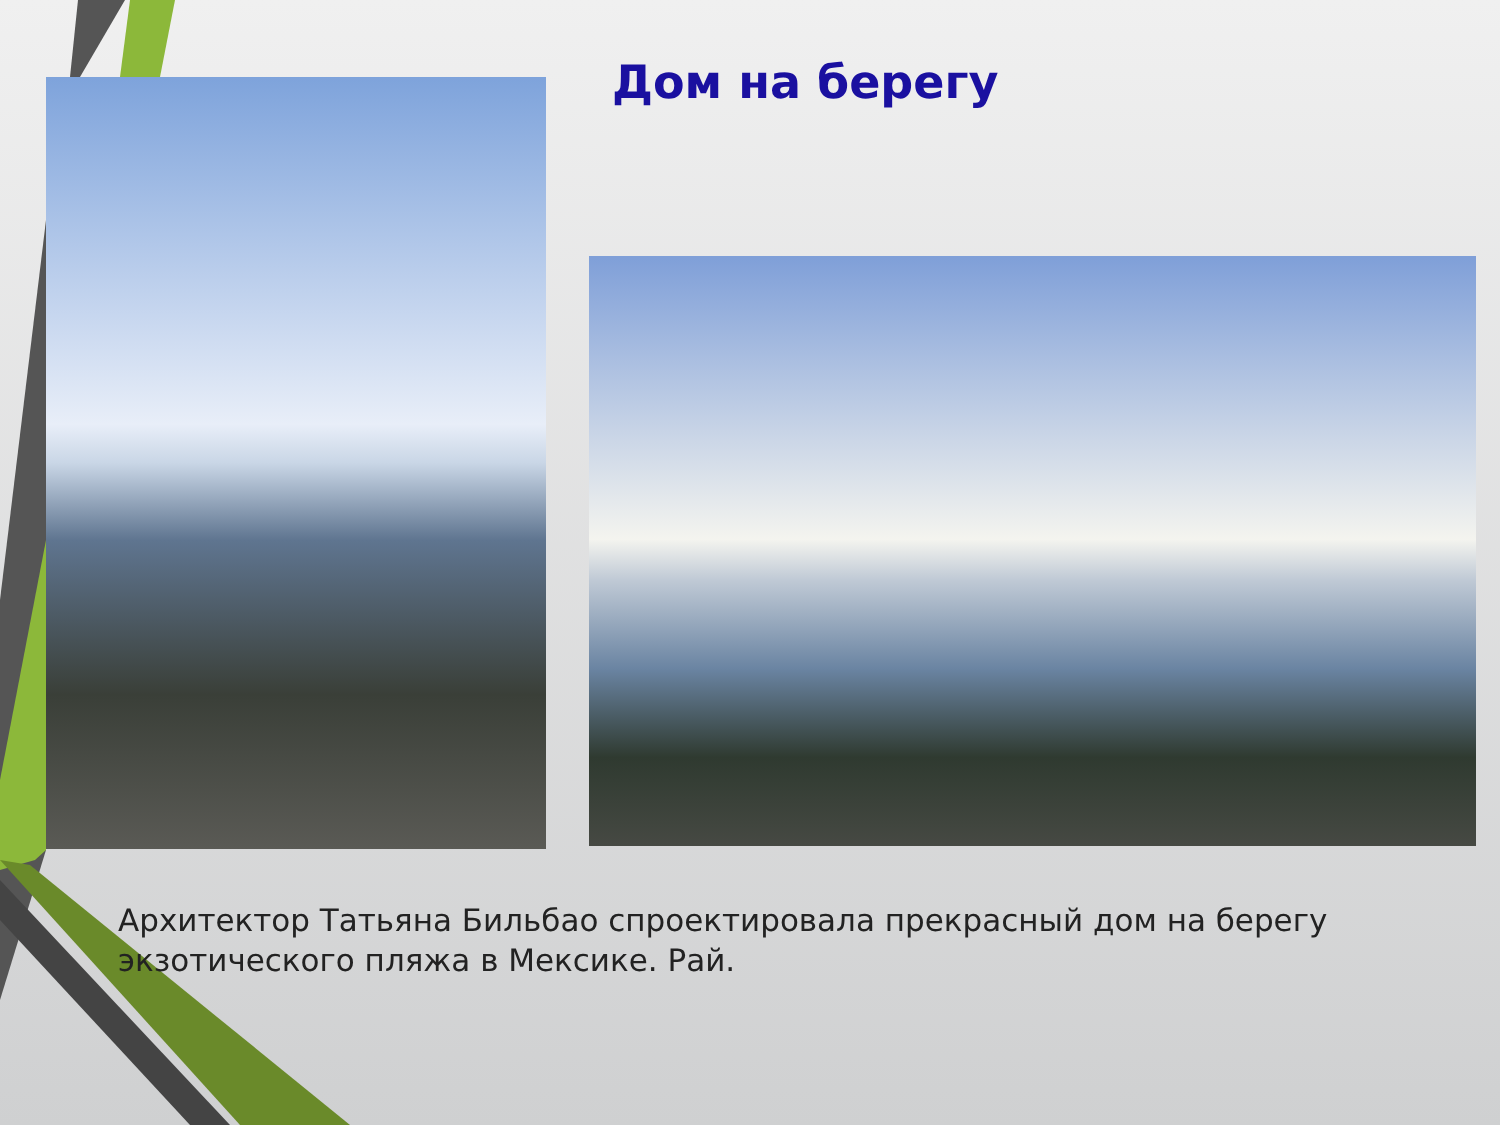Дом на берегу
Архитектор Татьяна Бильбао спроектировала прекрасный дом на берегу экзотического пляжа в Мексике. Рай.